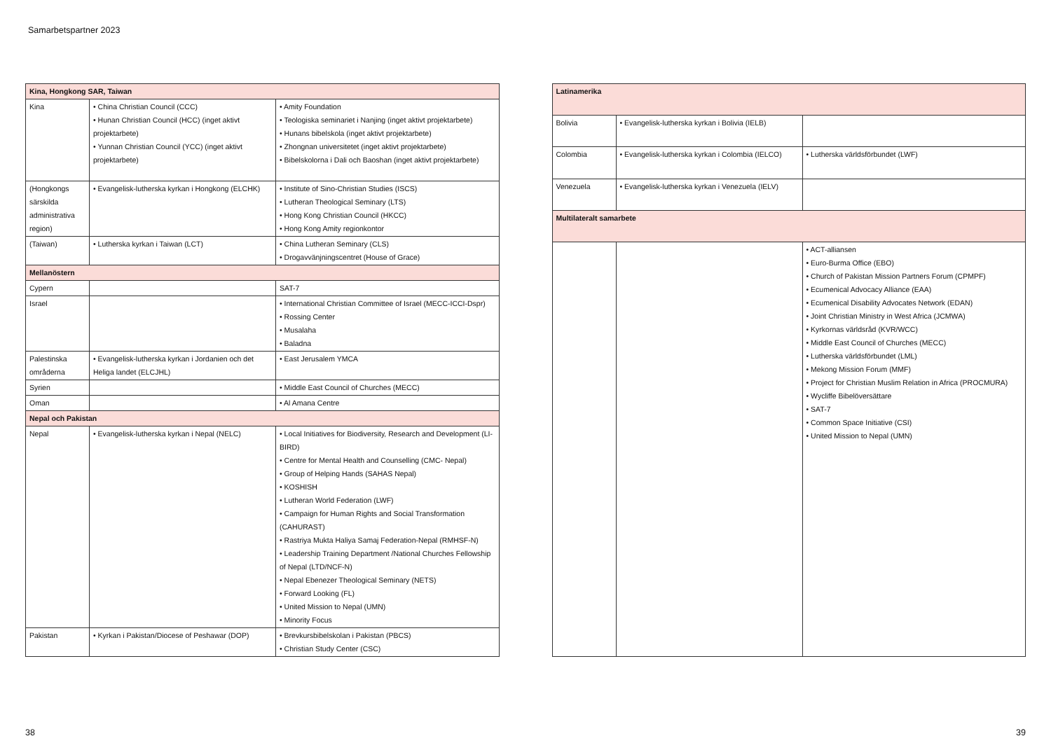Samarbetspartner 2023
| Kina, Hongkong SAR, Taiwan | | |
| --- | --- | --- |
| Kina | • China Christian Council (CCC) • Hunan Christian Council (HCC) (inget aktivt projektarbete) • Yunnan Christian Council (YCC) (inget aktivt projektarbete) | • Amity Foundation • Teologiska seminariet i Nanjing (inget aktivt projektarbete) • Hunans bibelskola (inget aktivt projektarbete) • Zhongnan universitetet (inget aktivt projektarbete) • Bibelskolorna i Dali och Baoshan (inget aktivt projektarbete) |
| (Hongkongs särskilda administrativa region) | • Evangelisk-lutherska kyrkan i Hongkong (ELCHK) | • Institute of Sino-Christian Studies (ISCS) • Lutheran Theological Seminary (LTS) • Hong Kong Christian Council (HKCC) • Hong Kong Amity regionkontor |
| (Taiwan) | • Lutherska kyrkan i Taiwan (LCT) | • China Lutheran Seminary (CLS) • Drogavvänjningscentret (House of Grace) |
| Mellanöstern | | |
| Cypern | | SAT-7 |
| Israel | | • International Christian Committee of Israel (MECC-ICCI-Dspr) • Rossing Center • Musalaha • Baladna |
| Palestinska områderna | • Evangelisk-lutherska kyrkan i Jordanien och det Heliga landet (ELCJHL) | • East Jerusalem YMCA |
| Syrien | | • Middle East Council of Churches (MECC) |
| Oman | | • Al Amana Centre |
| Nepal och Pakistan | | |
| Nepal | • Evangelisk-lutherska kyrkan i Nepal (NELC) | • Local Initiatives for Biodiversity, Research and Development (LI-BIRD) • Centre for Mental Health and Counselling (CMC- Nepal) • Group of Helping Hands (SAHAS Nepal) • KOSHISH • Lutheran World Federation (LWF) • Campaign for Human Rights and Social Transformation (CAHURAST) • Rastriya Mukta Haliya Samaj Federation-Nepal (RMHSF-N) • Leadership Training Department /National Churches Fellowship of Nepal (LTD/NCF-N) • Nepal Ebenezer Theological Seminary (NETS) • Forward Looking (FL) • United Mission to Nepal (UMN) • Minority Focus |
| Pakistan | • Kyrkan i Pakistan/Diocese of Peshawar (DOP) | • Brevkursbibelskolan i Pakistan (PBCS) • Christian Study Center (CSC) |
| Latinamerika | | |
| --- | --- | --- |
| Bolivia | • Evangelisk-lutherska kyrkan i Bolivia (IELB) | |
| Colombia | • Evangelisk-lutherska kyrkan i Colombia (IELCO) | • Lutherska världsförbundet (LWF) |
| Venezuela | • Evangelisk-lutherska kyrkan i Venezuela (IELV) | |
| Multilateralt samarbete | | |
| | | • ACT-alliansen • Euro-Burma Office (EBO) • Church of Pakistan Mission Partners Forum (CPMPF) • Ecumenical Advocacy Alliance (EAA) • Ecumenical Disability Advocates Network (EDAN) • Joint Christian Ministry in West Africa (JCMWA) • Kyrkornas världsråd (KVR/WCC) • Middle East Council of Churches (MECC) • Lutherska världsförbundet (LML) • Mekong Mission Forum (MMF) • Project for Christian Muslim Relation in Africa (PROCMURA) • Wycliffe Bibelöversättare • SAT-7 • Common Space Initiative (CSI) • United Mission to Nepal (UMN) |
38 39